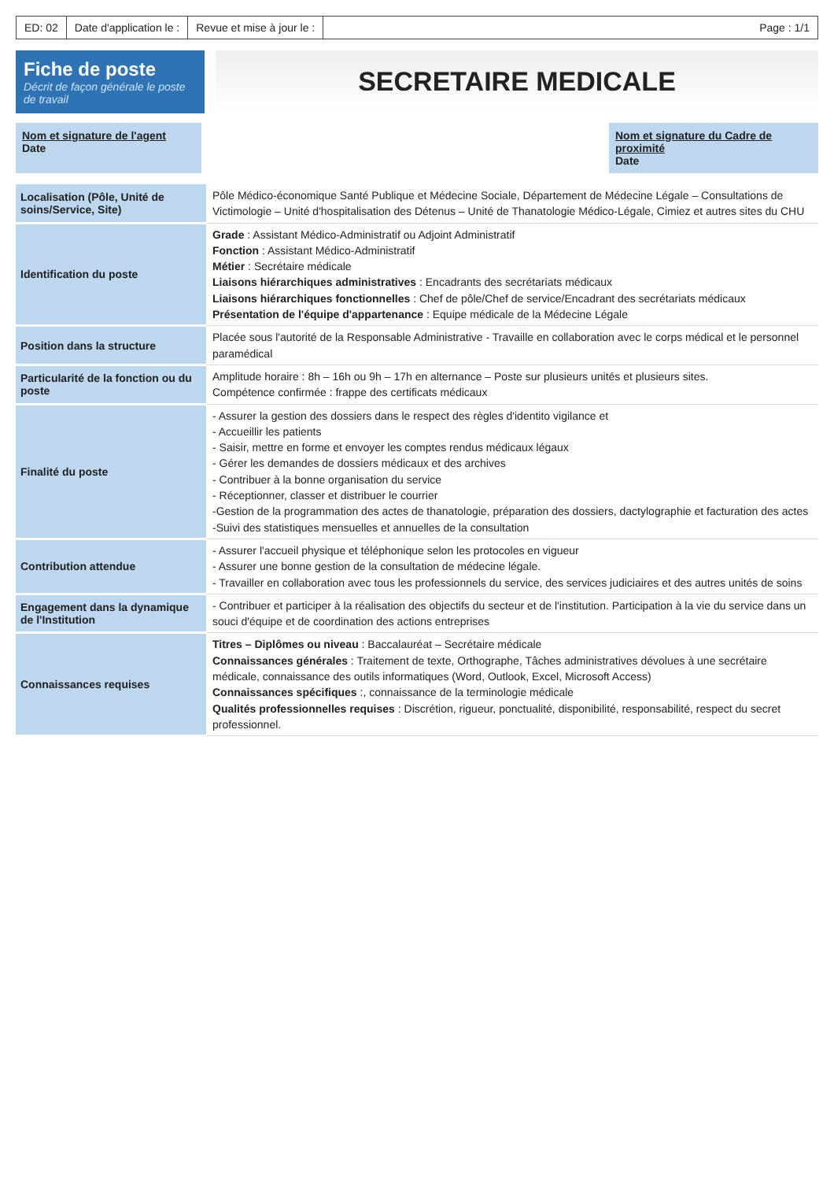ED: 02 Date d'application le : Revue et mise à jour le : Page : 1/1
Fiche de poste
Décrit de façon générale le poste de travail
SECRETAIRE MEDICALE
Nom et signature de l'agent
Date
Nom et signature du Cadre de proximité
Date
| Localisation (Pôle, Unité de soins/Service, Site) | Pôle Médico-économique Santé Publique et Médecine Sociale, Département de Médecine Légale – Consultations de Victimologie – Unité d'hospitalisation des Détenus – Unité de Thanatologie Médico-Légale, Cimiez et autres sites du CHU |
| Identification du poste | Grade : Assistant Médico-Administratif ou Adjoint Administratif Fonction : Assistant Médico-Administratif Métier : Secrétaire médicale Liaisons hiérarchiques administratives : Encadrants des secrétariats médicaux Liaisons hiérarchiques fonctionnelles : Chef de pôle/Chef de service/Encadrant des secrétariats médicaux Présentation de l'équipe d'appartenance : Equipe médicale de la Médecine Légale |
| Position dans la structure | Placée sous l'autorité de la Responsable Administrative - Travaille en collaboration avec le corps médical et le personnel paramédical |
| Particularité de la fonction ou du poste | Amplitude horaire : 8h – 16h ou 9h – 17h en alternance – Poste sur plusieurs unités et plusieurs sites. Compétence confirmée : frappe des certificats médicaux |
| Finalité du poste | - Assurer la gestion des dossiers dans le respect des règles d'identito vigilance et - Accueillir les patients - Saisir, mettre en forme et envoyer les comptes rendus médicaux légaux - Gérer les demandes de dossiers médicaux et des archives - Contribuer à la bonne organisation du service - Réceptionner, classer et distribuer le courrier -Gestion de la programmation des actes de thanatologie, préparation des dossiers, dactylographie et facturation des actes -Suivi des statistiques mensuelles et annuelles de la consultation |
| Contribution attendue | - Assurer l'accueil physique et téléphonique selon les protocoles en vigueur - Assurer une bonne gestion de la consultation de médecine légale. - Travailler en collaboration avec tous les professionnels du service, des services judiciaires et des autres unités de soins |
| Engagement dans la dynamique de l'Institution | - Contribuer et participer à la réalisation des objectifs du secteur et de l'institution. Participation à la vie du service dans un souci d'équipe et de coordination des actions entreprises |
| Connaissances requises | Titres – Diplômes ou niveau : Baccalauréat – Secrétaire médicale Connaissances générales : Traitement de texte, Orthographe, Tâches administratives dévolues à une secrétaire médicale, connaissance des outils informatiques (Word, Outlook, Excel, Microsoft Access) Connaissances spécifiques :, connaissance de la terminologie médicale Qualités professionnelles requises : Discrétion, rigueur, ponctualité, disponibilité, responsabilité, respect du secret professionnel. |